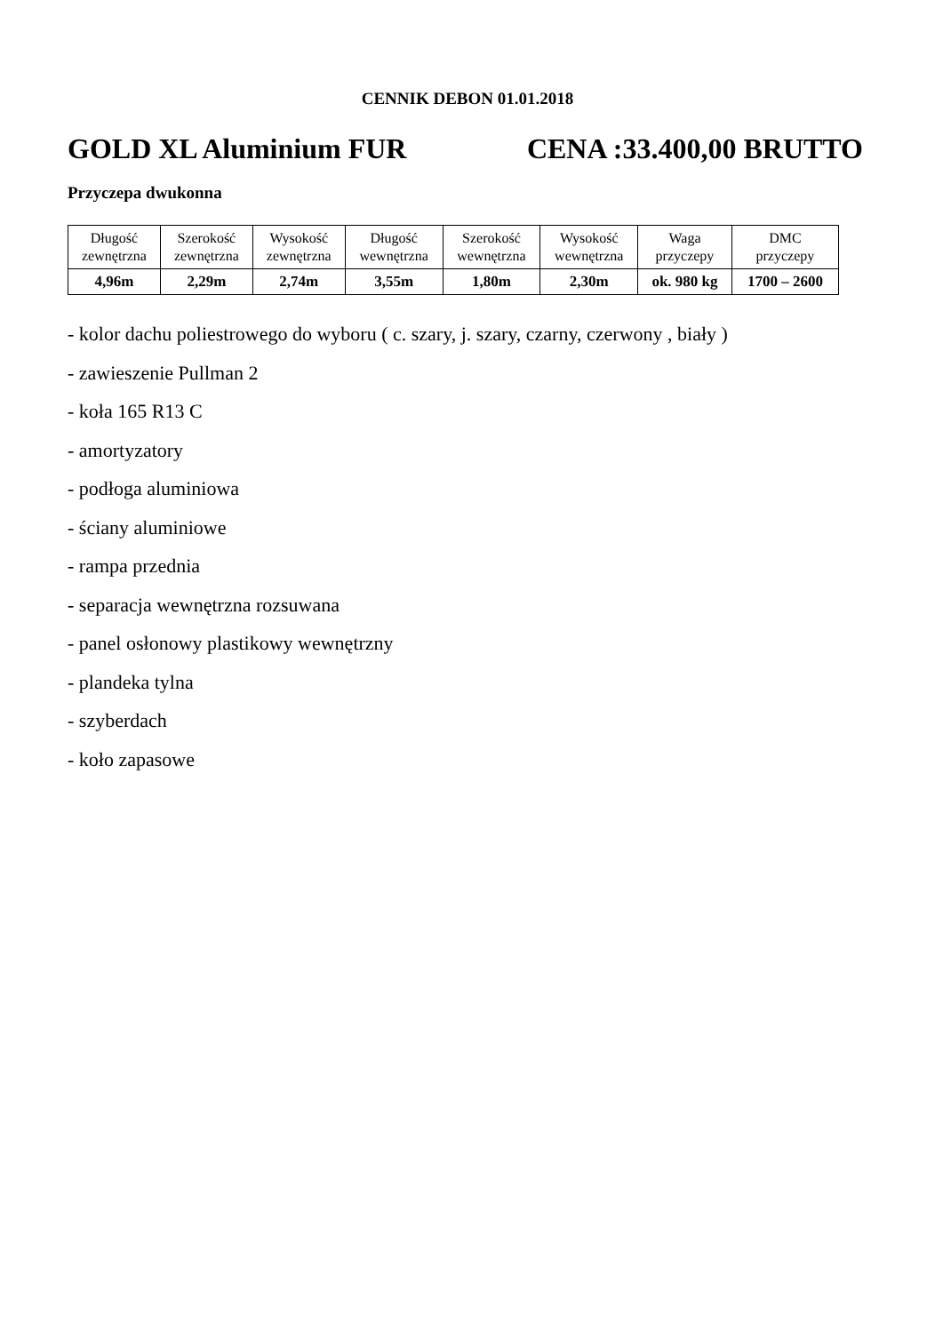CENNIK DEBON 01.01.2018
GOLD XL Aluminium FUR CENA :33.400,00 BRUTTO
Przyczepa dwukonna
| Długość zewnętrzna | Szerokość zewnętrzna | Wysokość zewnętrzna | Długość wewnętrzna | Szerokość wewnętrzna | Wysokość wewnętrzna | Waga przyczepy | DMC przyczepy |
| 4,96m | 2,29m | 2,74m | 3,55m | 1,80m | 2,30m | ok. 980 kg | 1700 – 2600 |
- kolor dachu poliestrowego do wyboru ( c. szary, j. szary, czarny, czerwony , biały )
- zawieszenie Pullman 2
- koła 165 R13 C
- amortyzatory
- podłoga aluminiowa
- ściany aluminiowe
- rampa przednia
- separacja wewnętrzna rozsuwana
- panel osłonowy plastikowy wewnętrzny
- plandeka tylna
- szyberdach
- koło zapasowe